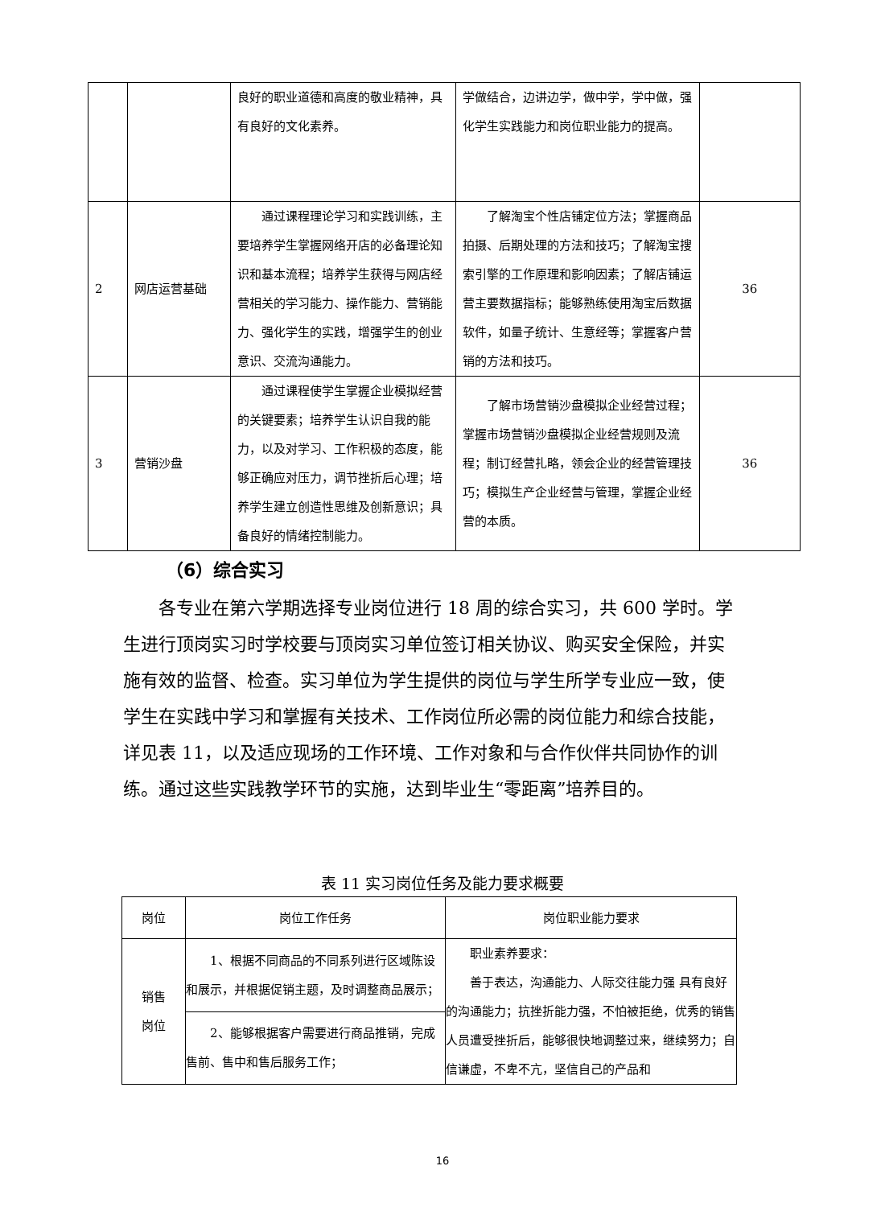| | | 良好的职业道德和高度的敬业精神，具有良好的文化素养。 | 学做结合，边讲边学，做中学，学中做，强化学生实践能力和岗位职业能力的提高。 | |
| 2 | 网店运营基础 | 通过课程理论学习和实践训练，主要培养学生掌握网络开店的必备理论知识和基本流程；培养学生获得与网店经营相关的学习能力、操作能力、营销能力、强化学生的实践，增强学生的创业意识、交流沟通能力。 | 了解淘宝个性店铺定位方法；掌握商品拍摄、后期处理的方法和技巧；了解淘宝搜索引擎的工作原理和影响因素；了解店铺运营主要数据指标；能够熟练使用淘宝后数据软件，如量子统计、生意经等；掌握客户营销的方法和技巧。 | 36 |
| 3 | 营销沙盘 | 通过课程使学生掌握企业模拟经营的关键要素；培养学生认识自我的能力，以及对学习、工作积极的态度，能够正确应对压力，调节挫折后心理；培养学生建立创造性思维及创新意识；具备良好的情绪控制能力。 | 了解市场营销沙盘模拟企业经营过程；掌握市场营销沙盘模拟企业经营规则及流程；制订经营扎略，领会企业的经营管理技巧；模拟生产企业经营与管理，掌握企业经营的本质。 | 36 |
（6）综合实习
各专业在第六学期选择专业岗位进行 18 周的综合实习，共 600 学时。学生进行顶岗实习时学校要与顶岗实习单位签订相关协议、购买安全保险，并实施有效的监督、检查。实习单位为学生提供的岗位与学生所学专业应一致，使学生在实践中学习和掌握有关技术、工作岗位所必需的岗位能力和综合技能，详见表 11，以及适应现场的工作环境、工作对象和与合作伙伴共同协作的训练。通过这些实践教学环节的实施，达到毕业生“零距离”培养目的。
表 11 实习岗位任务及能力要求概要
| 岗位 | 岗位工作任务 | 岗位职业能力要求 |
| --- | --- | --- |
| 销售 岗位 | 1、根据不同商品的不同系列进行区域陈设和展示，并根据促销主题，及时调整商品展示； | 职业素养要求： 善于表达，沟通能力、人际交往能力强 具有良好的沟通能力；抗挫折能力强，不怕被拒绝，优秀的销售人员遭受挫折后，能够很快地调整过来，继续努力；自信谦虚，不卑不亢，坚信自己的产品和 |
| | 2、能够根据客户需要进行商品推销，完成售前、售中和售后服务工作； | |
16